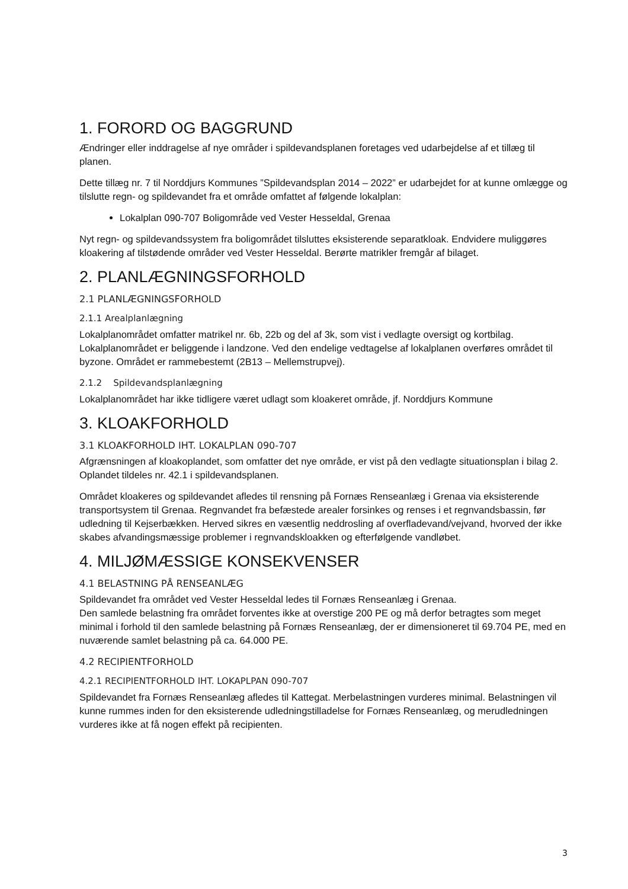1. FORORD OG BAGGRUND
Ændringer eller inddragelse af nye områder i spildevandsplanen foretages ved udarbejdelse af et tillæg til planen.
Dette tillæg nr. 7 til Norddjurs Kommunes ”Spildevandsplan 2014 – 2022” er udarbejdet for at kunne omlægge og tilslutte regn- og spildevandet fra et område omfattet af følgende lokalplan:
Lokalplan 090-707 Boligområde ved Vester Hesseldal, Grenaa
Nyt regn- og spildevandssystem fra boligområdet tilsluttes eksisterende separatkloak. Endvidere muliggøres kloakering af tilstødende områder ved Vester Hesseldal. Berørte matrikler fremgår af bilaget.
2. PLANLÆGNINGSFORHOLD
2.1 PLANLÆGNINGSFORHOLD
2.1.1 Arealplanlægning
Lokalplanområdet omfatter matrikel nr. 6b, 22b og del af 3k, som vist i vedlagte oversigt og kortbilag. Lokalplanområdet er beliggende i landzone. Ved den endelige vedtagelse af lokalplanen overføres området til byzone. Området er rammebestemt (2B13 – Mellemstrupvej).
2.1.2 Spildevandsplanlægning
Lokalplanområdet har ikke tidligere været udlagt som kloakeret område, jf. Norddjurs Kommune
3. KLOAKFORHOLD
3.1 KLOAKFORHOLD IHT. LOKALPLAN 090-707
Afgrænsningen af kloakoplandet, som omfatter det nye område, er vist på den vedlagte situationsplan i bilag 2. Oplandet tildeles nr. 42.1 i spildevandsplanen.
Området kloakeres og spildevandet afledes til rensning på Fornæs Renseanlæg i Grenaa via eksisterende transportsystem til Grenaa. Regnvandet fra befæstede arealer forsinkes og renses i et regnvandsbassin, før udledning til Kejserbækken. Herved sikres en væsentlig neddrosling af overfladevand/vejvand, hvorved der ikke skabes afvandingsmæssige problemer i regnvandskloakken og efterfølgende vandløbet.
4. MILJØMÆSSIGE KONSEKVENSER
4.1 BELASTNING PÅ RENSEANLÆG
Spildevandet fra området ved Vester Hesseldal ledes til Fornæs Renseanlæg i Grenaa.
Den samlede belastning fra området forventes ikke at overstige 200 PE og må derfor betragtes som meget minimal i forhold til den samlede belastning på Fornæs Renseanlæg, der er dimensioneret til 69.704 PE, med en nuværende samlet belastning på ca. 64.000 PE.
4.2 RECIPIENTFORHOLD
4.2.1 RECIPIENTFORHOLD IHT. LOKAPLPAN 090-707
Spildevandet fra Fornæs Renseanlæg afledes til Kattegat. Merbelastningen vurderes minimal. Belastningen vil kunne rummes inden for den eksisterende udledningstilladelse for Fornæs Renseanlæg, og merudledningen vurderes ikke at få nogen effekt på recipienten.
3